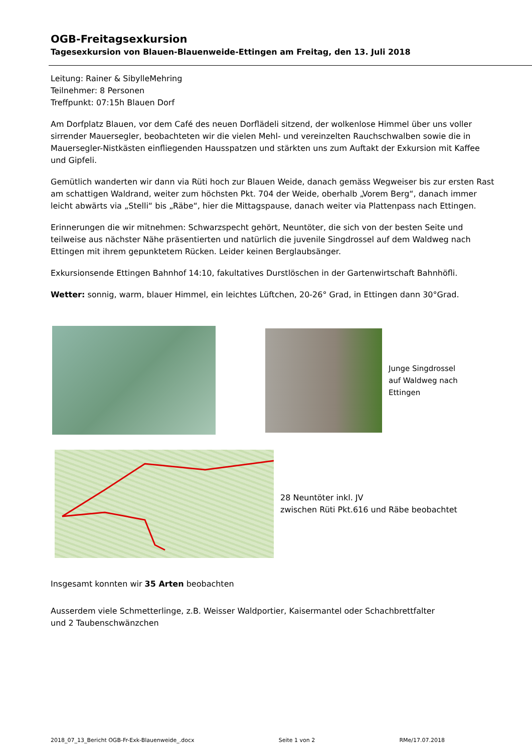OGB-Freitagsexkursion
Tagesexkursion von Blauen-Blauenweide-Ettingen am Freitag, den 13. Juli 2018
Leitung: Rainer & SibylleMehring
Teilnehmer: 8 Personen
Treffpunkt: 07:15h Blauen Dorf
Am Dorfplatz Blauen, vor dem Café des neuen Dorflädeli sitzend, der wolkenlose Himmel über uns voller sirrender Mauersegler, beobachteten wir die vielen Mehl- und vereinzelten Rauchschwalben sowie die in Mauersegler-Nistkästen einfliegenden Hausspatzen und stärkten uns zum Auftakt der Exkursion mit Kaffee und Gipfeli.
Gemütlich wanderten wir dann via Rüti hoch zur Blauen Weide, danach gemäss Wegweiser bis zur ersten Rast am schattigen Waldrand, weiter zum höchsten Pkt. 704 der Weide, oberhalb „Vorem Berg“, danach immer leicht abwärts via „Stelli“ bis „Räbe“, hier die Mittagspause, danach weiter via Plattenpass nach Ettingen.
Erinnerungen die wir mitnehmen: Schwarzspecht gehört, Neuntöter, die sich von der besten Seite und teilweise aus nächster Nähe präsentierten und natürlich die juvenile Singdrossel auf dem Waldweg nach Ettingen mit ihrem gepunktetem Rücken. Leider keinen Berglaubsänger.
Exkursionsende Ettingen Bahnhof 14:10, fakultatives Durstlöschen in der Gartenwirtschaft Bahnhöfli.
Wetter: sonnig, warm, blauer Himmel, ein leichtes Lüftchen, 20-26° Grad, in Ettingen dann 30°Grad.
Junge Singdrossel
auf Waldweg nach
Ettingen
28 Neuntöter inkl. JV
zwischen Rüti Pkt.616 und Räbe beobachtet
Insgesamt konnten wir 35 Arten beobachten
Ausserdem viele Schmetterlinge, z.B. Weisser Waldportier, Kaisermantel oder Schachbrettfalter
und 2 Taubenschwänzchen
2018_07_13_Bericht OGB-Fr-Exk-Blauenweide_.docx Seite 1 von 2 RMe/17.07.2018